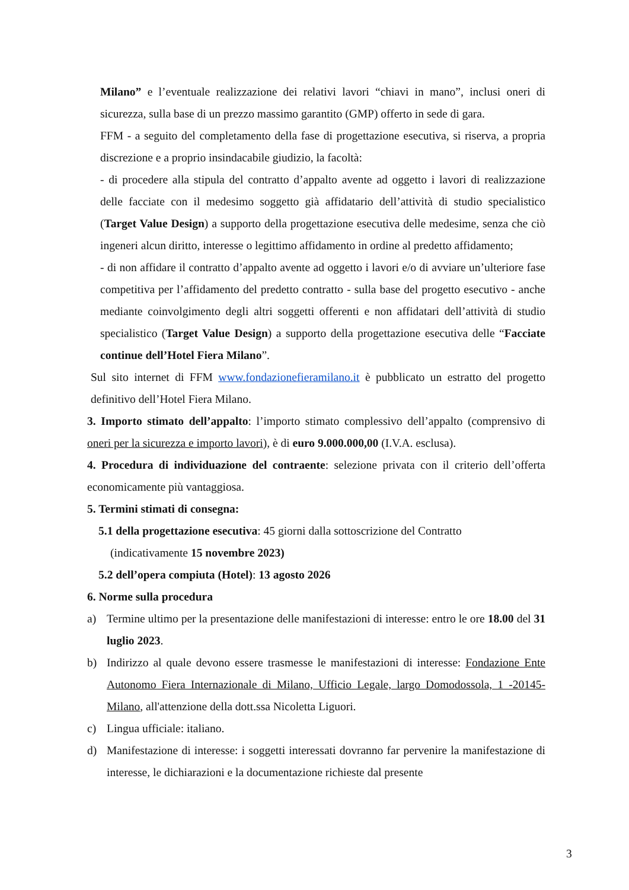Milano” e l’eventuale realizzazione dei relativi lavori “chiavi in mano”, inclusi oneri di sicurezza, sulla base di un prezzo massimo garantito (GMP) offerto in sede di gara.
FFM - a seguito del completamento della fase di progettazione esecutiva, si riserva, a propria discrezione e a proprio insindacabile giudizio, la facoltà:
- di procedere alla stipula del contratto d’appalto avente ad oggetto i lavori di realizzazione delle facciate con il medesimo soggetto già affidatario dell’attività di studio specialistico (Target Value Design) a supporto della progettazione esecutiva delle medesime, senza che ciò ingeneri alcun diritto, interesse o legittimo affidamento in ordine al predetto affidamento;
- di non affidare il contratto d’appalto avente ad oggetto i lavori e/o di avviare un’ulteriore fase competitiva per l’affidamento del predetto contratto - sulla base del progetto esecutivo - anche mediante coinvolgimento degli altri soggetti offerenti e non affidatari dell’attività di studio specialistico (Target Value Design) a supporto della progettazione esecutiva delle “Facciate continue dell’Hotel Fiera Milano”.
Sul sito internet di FFM www.fondazionefieramilano.it è pubblicato un estratto del progetto definitivo dell’Hotel Fiera Milano.
3. Importo stimato dell’appalto: l’importo stimato complessivo dell’appalto (comprensivo di oneri per la sicurezza e importo lavori), è di euro 9.000.000,00 (I.V.A. esclusa).
4. Procedura di individuazione del contraente: selezione privata con il criterio dell’offerta economicamente più vantaggiosa.
5. Termini stimati di consegna:
5.1 della progettazione esecutiva: 45 giorni dalla sottoscrizione del Contratto
(indicativamente 15 novembre 2023)
5.2 dell’opera compiuta (Hotel): 13 agosto 2026
6. Norme sulla procedura
a) Termine ultimo per la presentazione delle manifestazioni di interesse: entro le ore 18.00 del 31 luglio 2023.
b) Indirizzo al quale devono essere trasmesse le manifestazioni di interesse: Fondazione Ente Autonomo Fiera Internazionale di Milano, Ufficio Legale, largo Domodossola, 1 -20145- Milano, all'attenzione della dott.ssa Nicoletta Liguori.
c) Lingua ufficiale: italiano.
d) Manifestazione di interesse: i soggetti interessati dovranno far pervenire la manifestazione di interesse, le dichiarazioni e la documentazione richieste dal presente
3